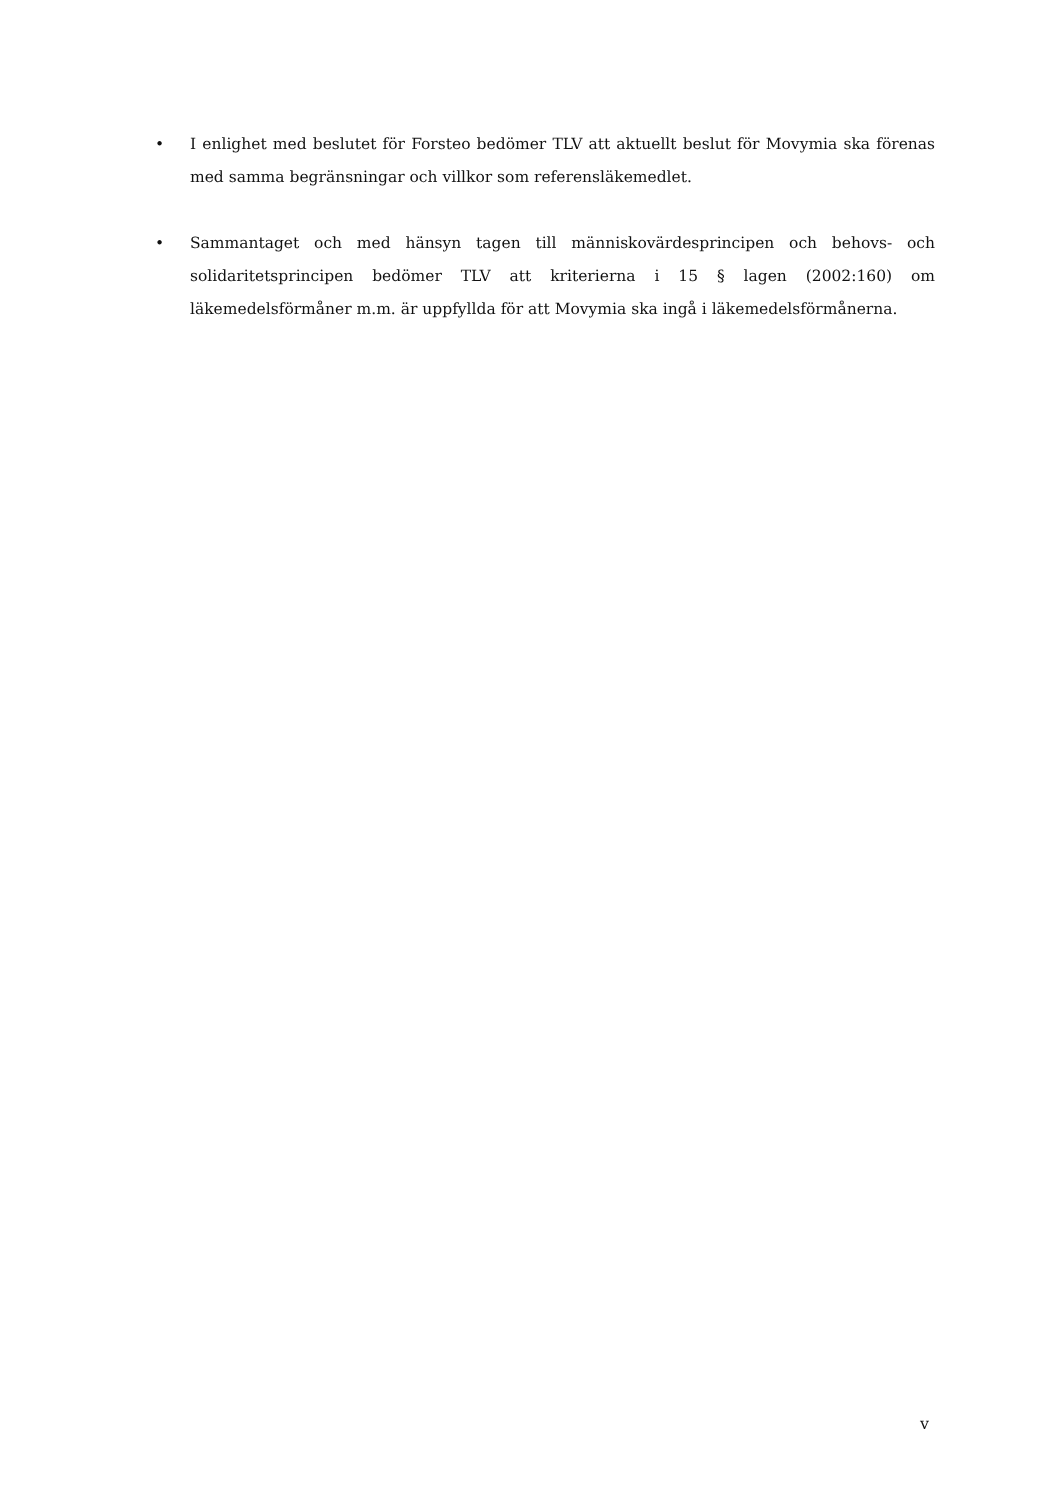• I enlighet med beslutet för Forsteo bedömer TLV att aktuellt beslut för Movymia ska förenas med samma begränsningar och villkor som referensläkemedlet.
• Sammantaget och med hänsyn tagen till människovärdesprincipen och behovs- och solidaritetsprincipen bedömer TLV att kriterierna i 15 § lagen (2002:160) om läkemedelsförmåner m.m. är uppfyllda för att Movymia ska ingå i läkemedelsförmånerna.
v